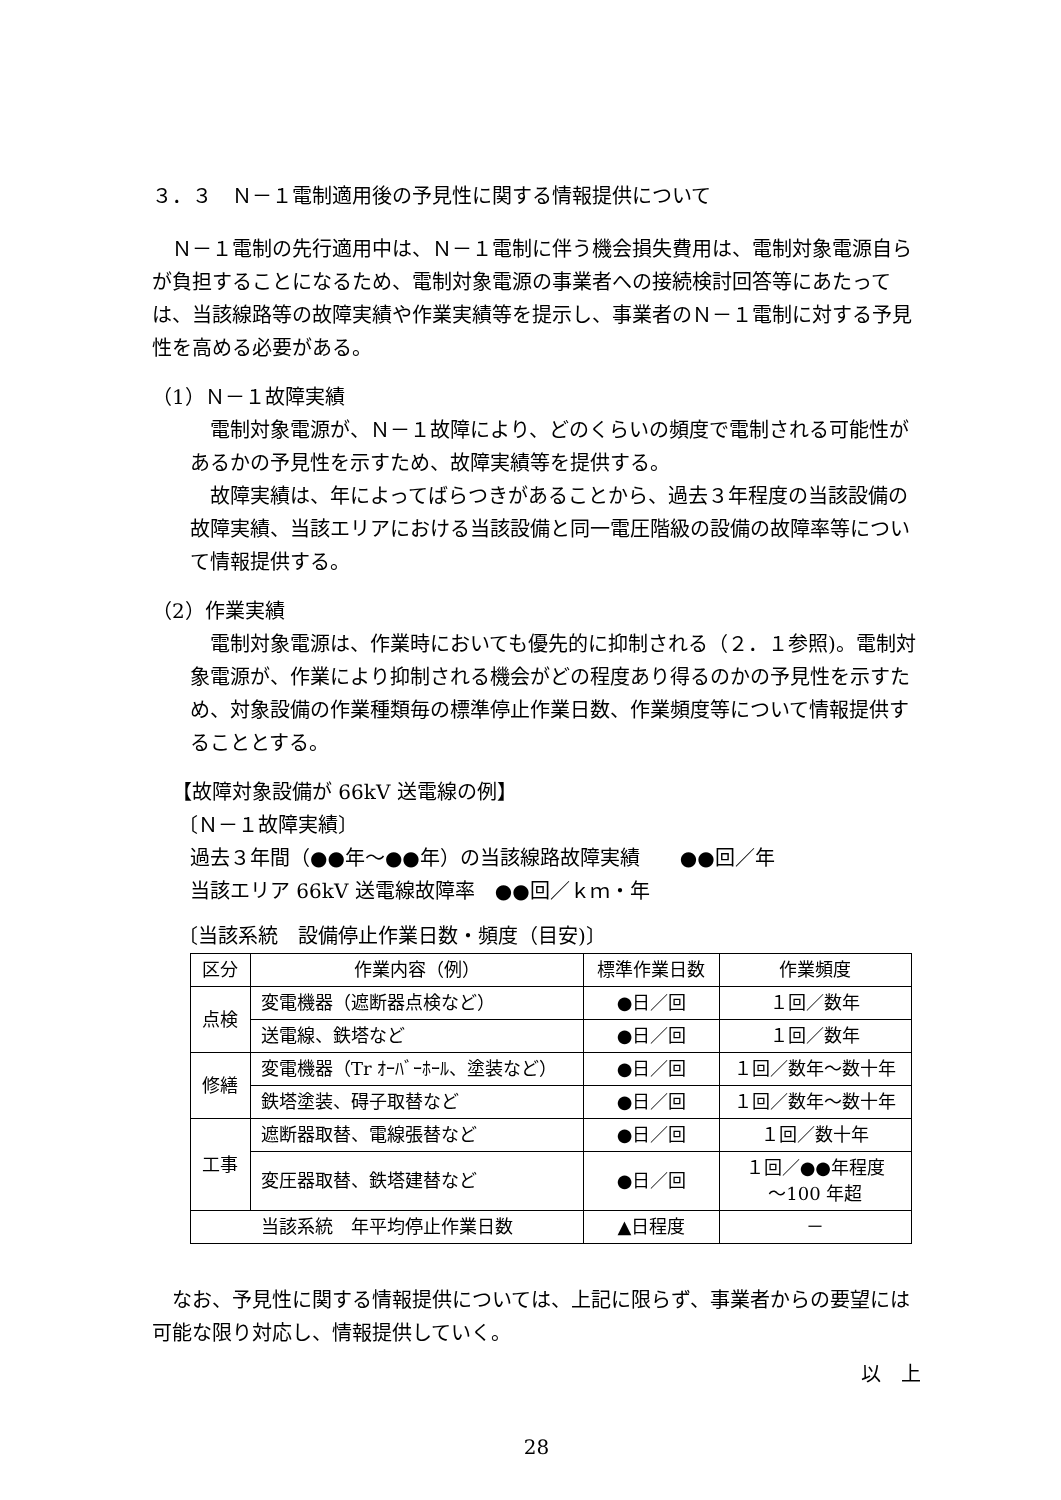３．３　Ｎ－１電制適用後の予見性に関する情報提供について
　Ｎ－１電制の先行適用中は、Ｎ－１電制に伴う機会損失費用は、電制対象電源自らが負担することになるため、電制対象電源の事業者への接続検討回答等にあたっては、当該線路等の故障実績や作業実績等を提示し、事業者のＮ－１電制に対する予見性を高める必要がある。
（1）Ｎ－１故障実績
　電制対象電源が、Ｎ－１故障により、どのくらいの頻度で電制される可能性があるかの予見性を示すため、故障実績等を提供する。
　故障実績は、年によってばらつきがあることから、過去３年程度の当該設備の故障実績、当該エリアにおける当該設備と同一電圧階級の設備の故障率等について情報提供する。
（2）作業実績
　電制対象電源は、作業時においても優先的に抑制される（２．１参照)。電制対象電源が、作業により抑制される機会がどの程度あり得るのかの予見性を示すため、対象設備の作業種類毎の標準停止作業日数、作業頻度等について情報提供することとする。
【故障対象設備が 66kV 送電線の例】
〔Ｎ－１故障実績〕
過去３年間（●●年～●●年）の当該線路故障実績　　●●回／年
当該エリア 66kV 送電線故障率　●●回／ｋｍ・年
〔当該系統　設備停止作業日数・頻度（目安)〕
| 区分 | 作業内容（例） | 標準作業日数 | 作業頻度 |
| --- | --- | --- | --- |
| 点検 | 変電機器（遮断器点検など） | ●日／回 | １回／数年 |
| | 送電線、鉄塔など | ●日／回 | １回／数年 |
| 修繕 | 変電機器（Tr ｵｰﾊﾞｰﾎｰﾙ、塗装など） | ●日／回 | １回／数年～数十年 |
| | 鉄塔塗装、碍子取替など | ●日／回 | １回／数年～数十年 |
| 工事 | 遮断器取替、電線張替など | ●日／回 | １回／数十年 |
| | 変圧器取替、鉄塔建替など | ●日／回 | １回／●●年程度 ～100 年超 |
| 当該系統 年平均停止作業日数 | | ▲日程度 | － |
　なお、予見性に関する情報提供については、上記に限らず、事業者からの要望には可能な限り対応し、情報提供していく。
以　上
28